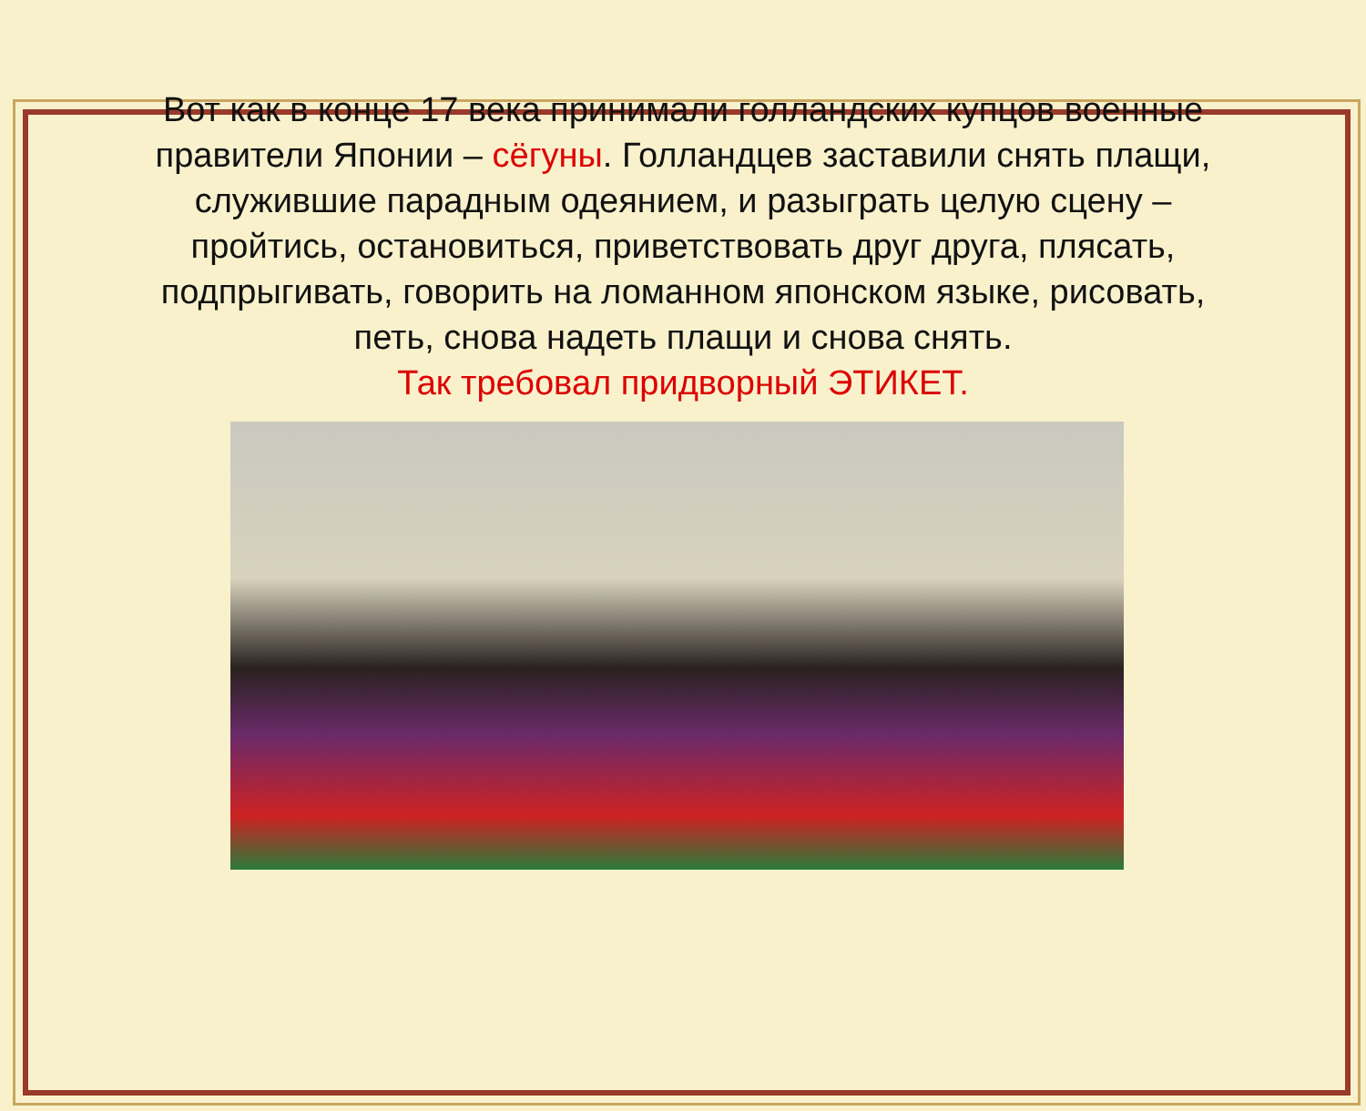Вот как в конце 17 века принимали голландских купцов военные правители Японии – сёгуны. Голландцев заставили снять плащи, служившие парадным одеянием, и разыграть целую сцену – пройтись, остановиться, приветствовать друг друга, плясать, подпрыгивать, говорить на ломанном японском языке, рисовать, петь, снова надеть плащи и снова снять.
Так требовал придворный ЭТИКЕТ.